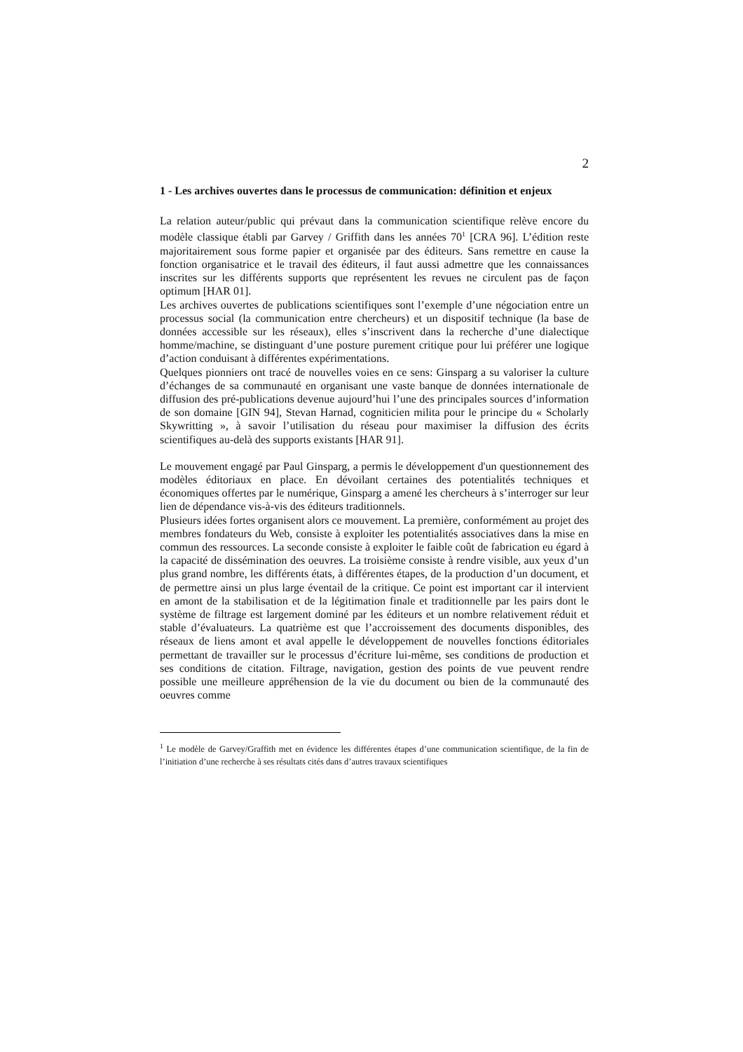2
1 - Les archives ouvertes dans le processus de communication: définition et enjeux
La relation auteur/public qui prévaut dans la communication scientifique relève encore du modèle classique établi par Garvey / Griffith dans les années 70<sup>1</sup> [CRA 96]. L’édition reste majoritairement sous forme papier et organisée par des éditeurs. Sans remettre en cause la fonction organisatrice et le travail des éditeurs, il faut aussi admettre que les connaissances inscrites sur les différents supports que représentent les revues ne circulent pas de façon optimum [HAR 01].
Les archives ouvertes de publications scientifiques sont l’exemple d’une négociation entre un processus social (la communication entre chercheurs) et un dispositif technique (la base de données accessible sur les réseaux), elles s’inscrivent dans la recherche d’une dialectique homme/machine, se distinguant d’une posture purement critique pour lui préférer une logique d’action conduisant à différentes expérimentations.
Quelques pionniers ont tracé de nouvelles voies en ce sens: Ginsparg a su valoriser la culture d’échanges de sa communauté en organisant une vaste banque de données internationale de diffusion des pré-publications devenue aujourd’hui l’une des principales sources d’information de son domaine [GIN 94], Stevan Harnad, cogniticien milita pour le principe du « Scholarly Skywritting », à savoir l’utilisation du réseau pour maximiser la diffusion des écrits scientifiques au-delà des supports existants [HAR 91].
Le mouvement engagé par Paul Ginsparg, a permis le développement d'un questionnement des modèles éditoriaux en place. En dévoilant certaines des potentialités techniques et économiques offertes par le numérique, Ginsparg a amené les chercheurs à s’interroger sur leur lien de dépendance vis-à-vis des éditeurs traditionnels.
Plusieurs idées fortes organisent alors ce mouvement. La première, conformément au projet des membres fondateurs du Web, consiste à exploiter les potentialités associatives dans la mise en commun des ressources. La seconde consiste à exploiter le faible coût de fabrication eu égard à la capacité de dissémination des oeuvres. La troisième consiste à rendre visible, aux yeux d’un plus grand nombre, les différents états, à différentes étapes, de la production d’un document, et de permettre ainsi un plus large éventail de la critique. Ce point est important car il intervient en amont de la stabilisation et de la légitimation finale et traditionnelle par les pairs dont le système de filtrage est largement dominé par les éditeurs et un nombre relativement réduit et stable d’évaluateurs. La quatrième est que l’accroissement des documents disponibles, des réseaux de liens amont et aval appelle le développement de nouvelles fonctions éditoriales permettant de travailler sur le processus d’écriture lui-même, ses conditions de production et ses conditions de citation. Filtrage, navigation, gestion des points de vue peuvent rendre possible une meilleure appréhension de la vie du document ou bien de la communauté des oeuvres comme
<sup>1</sup> Le modèle de Garvey/Graffith met en évidence les différentes étapes d’une communication scientifique, de la fin de l’initiation d’une recherche à ses résultats cités dans d’autres travaux scientifiques